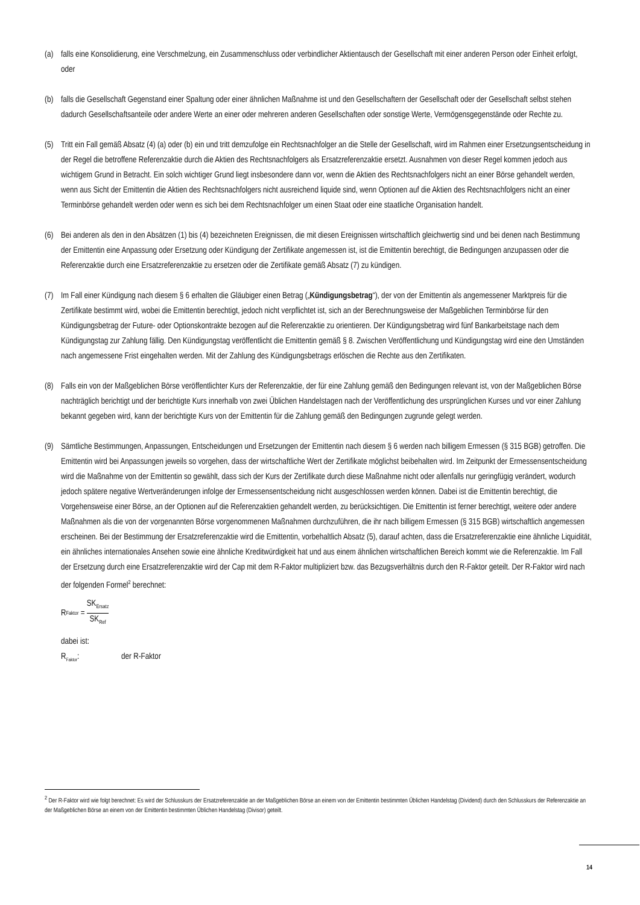(a) falls eine Konsolidierung, eine Verschmelzung, ein Zusammenschluss oder verbindlicher Aktientausch der Gesellschaft mit einer anderen Person oder Einheit erfolgt, oder
(b) falls die Gesellschaft Gegenstand einer Spaltung oder einer ähnlichen Maßnahme ist und den Gesellschaftern der Gesellschaft oder der Gesellschaft selbst stehen dadurch Gesellschaftsanteile oder andere Werte an einer oder mehreren anderen Gesellschaften oder sonstige Werte, Vermögensgegenstände oder Rechte zu.
(5) Tritt ein Fall gemäß Absatz (4) (a) oder (b) ein und tritt demzufolge ein Rechtsnachfolger an die Stelle der Gesellschaft, wird im Rahmen einer Ersetzungsentscheidung in der Regel die betroffene Referenzaktie durch die Aktien des Rechtsnachfolgers als Ersatzreferenzaktie ersetzt. Ausnahmen von dieser Regel kommen jedoch aus wichtigem Grund in Betracht. Ein solch wichtiger Grund liegt insbesondere dann vor, wenn die Aktien des Rechtsnachfolgers nicht an einer Börse gehandelt werden, wenn aus Sicht der Emittentin die Aktien des Rechtsnachfolgers nicht ausreichend liquide sind, wenn Optionen auf die Aktien des Rechtsnachfolgers nicht an einer Terminbörse gehandelt werden oder wenn es sich bei dem Rechtsnachfolger um einen Staat oder eine staatliche Organisation handelt.
(6) Bei anderen als den in den Absätzen (1) bis (4) bezeichneten Ereignissen, die mit diesen Ereignissen wirtschaftlich gleichwertig sind und bei denen nach Bestimmung der Emittentin eine Anpassung oder Ersetzung oder Kündigung der Zertifikate angemessen ist, ist die Emittentin berechtigt, die Bedingungen anzupassen oder die Referenzaktie durch eine Ersatzreferenzaktie zu ersetzen oder die Zertifikate gemäß Absatz (7) zu kündigen.
(7) Im Fall einer Kündigung nach diesem § 6 erhalten die Gläubiger einen Betrag („Kündigungsbetrag“), der von der Emittentin als angemessener Marktpreis für die Zertifikate bestimmt wird, wobei die Emittentin berechtigt, jedoch nicht verpflichtet ist, sich an der Berechnungsweise der Maßgeblichen Terminbörse für den Kündigungsbetrag der Future- oder Optionskontrakte bezogen auf die Referenzaktie zu orientieren. Der Kündigungsbetrag wird fünf Bankarbeitstage nach dem Kündigungstag zur Zahlung fällig. Den Kündigungstag veröffentlicht die Emittentin gemäß § 8. Zwischen Veröffentlichung und Kündigungstag wird eine den Umständen nach angemessene Frist eingehalten werden. Mit der Zahlung des Kündigungsbetrags erlöschen die Rechte aus den Zertifikaten.
(8) Falls ein von der Maßgeblichen Börse veröffentlichter Kurs der Referenzaktie, der für eine Zahlung gemäß den Bedingungen relevant ist, von der Maßgeblichen Börse nachträglich berichtigt und der berichtigte Kurs innerhalb von zwei Üblichen Handelstagen nach der Veröffentlichung des ursprünglichen Kurses und vor einer Zahlung bekannt gegeben wird, kann der berichtigte Kurs von der Emittentin für die Zahlung gemäß den Bedingungen zugrunde gelegt werden.
(9) Sämtliche Bestimmungen, Anpassungen, Entscheidungen und Ersetzungen der Emittentin nach diesem § 6 werden nach billigem Ermessen (§ 315 BGB) getroffen. Die Emittentin wird bei Anpassungen jeweils so vorgehen, dass der wirtschaftliche Wert der Zertifikate möglichst beibehalten wird. Im Zeitpunkt der Ermessensentscheidung wird die Maßnahme von der Emittentin so gewählt, dass sich der Kurs der Zertifikate durch diese Maßnahme nicht oder allenfalls nur geringfügig verändert, wodurch jedoch spätere negative Wertveränderungen infolge der Ermessensentscheidung nicht ausgeschlossen werden können. Dabei ist die Emittentin berechtigt, die Vorgehensweise einer Börse, an der Optionen auf die Referenzaktien gehandelt werden, zu berücksichtigen. Die Emittentin ist ferner berechtigt, weitere oder andere Maßnahmen als die von der vorgenannten Börse vorgenommenen Maßnahmen durchzuführen, die ihr nach billigem Ermessen (§ 315 BGB) wirtschaftlich angemessen erscheinen. Bei der Bestimmung der Ersatzreferenzaktie wird die Emittentin, vorbehaltlich Absatz (5), darauf achten, dass die Ersatzreferenzaktie eine ähnliche Liquidität, ein ähnliches internationales Ansehen sowie eine ähnliche Kreditwürdigkeit hat und aus einem ähnlichen wirtschaftlichen Bereich kommt wie die Referenzaktie. Im Fall der Ersetzung durch eine Ersatzreferenzaktie wird der Cap mit dem R-Faktor multipliziert bzw. das Bezugsverhältnis durch den R-Faktor geteilt. Der R-Faktor wird nach der folgenden Formel<sup>2</sup> berechnet:
R<sub>Faktor</sub> = SK<sub>Ersatz</sub> SK<sub>Ref</sub>
dabei ist:
R<sub>Faktor</sub>: der R-Faktor
<sup>2</sup> Der R-Faktor wird wie folgt berechnet: Es wird der Schlusskurs der Ersatzreferenzaktie an der Maßgeblichen Börse an einem von der Emittentin bestimmten Üblichen Handelstag (Dividend) durch den Schlusskurs der Referenzaktie an der Maßgeblichen Börse an einem von der Emittentin bestimmten Üblichen Handelstag (Divisor) geteilt.
14